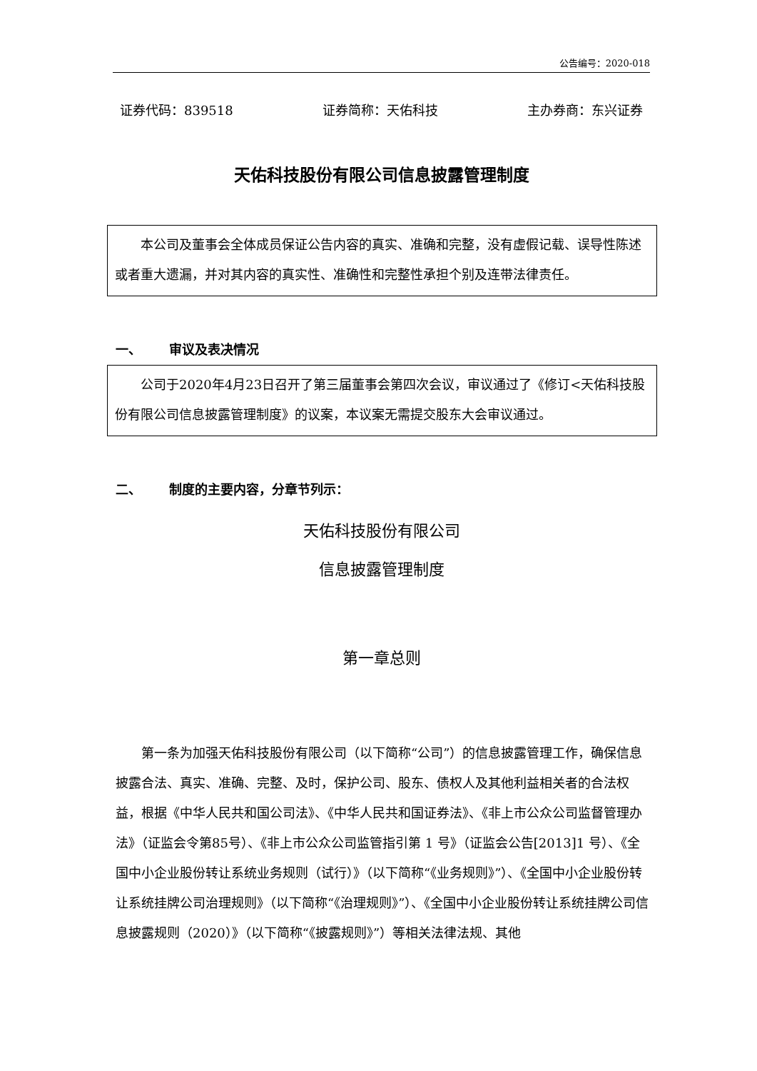公告编号：2020-018
证券代码：839518 证券简称：天佑科技 主办券商：东兴证券
天佑科技股份有限公司信息披露管理制度
本公司及董事会全体成员保证公告内容的真实、准确和完整，没有虚假记载、误导性陈述或者重大遗漏，并对其内容的真实性、准确性和完整性承担个别及连带法律责任。
一、 审议及表决情况
公司于2020年4月23日召开了第三届董事会第四次会议，审议通过了《修订<天佑科技股份有限公司信息披露管理制度》的议案，本议案无需提交股东大会审议通过。
二、 制度的主要内容，分章节列示：
天佑科技股份有限公司
信息披露管理制度
第一章总则
第一条为加强天佑科技股份有限公司（以下简称“公司”）的信息披露管理工作，确保信息披露合法、真实、准确、完整、及时，保护公司、股东、债权人及其他利益相关者的合法权益，根据《中华人民共和国公司法》、《中华人民共和国证券法》、《非上市公众公司监督管理办法》（证监会令第85号）、《非上市公众公司监管指引第 1 号》（证监会公告[2013]1 号）、《全国中小企业股份转让系统业务规则（试行）》（以下简称“《业务规则》”）、《全国中小企业股份转让系统挂牌公司治理规则》（以下简称“《治理规则》”）、《全国中小企业股份转让系统挂牌公司信息披露规则（2020）》（以下简称“《披露规则》”）等相关法律法规、其他